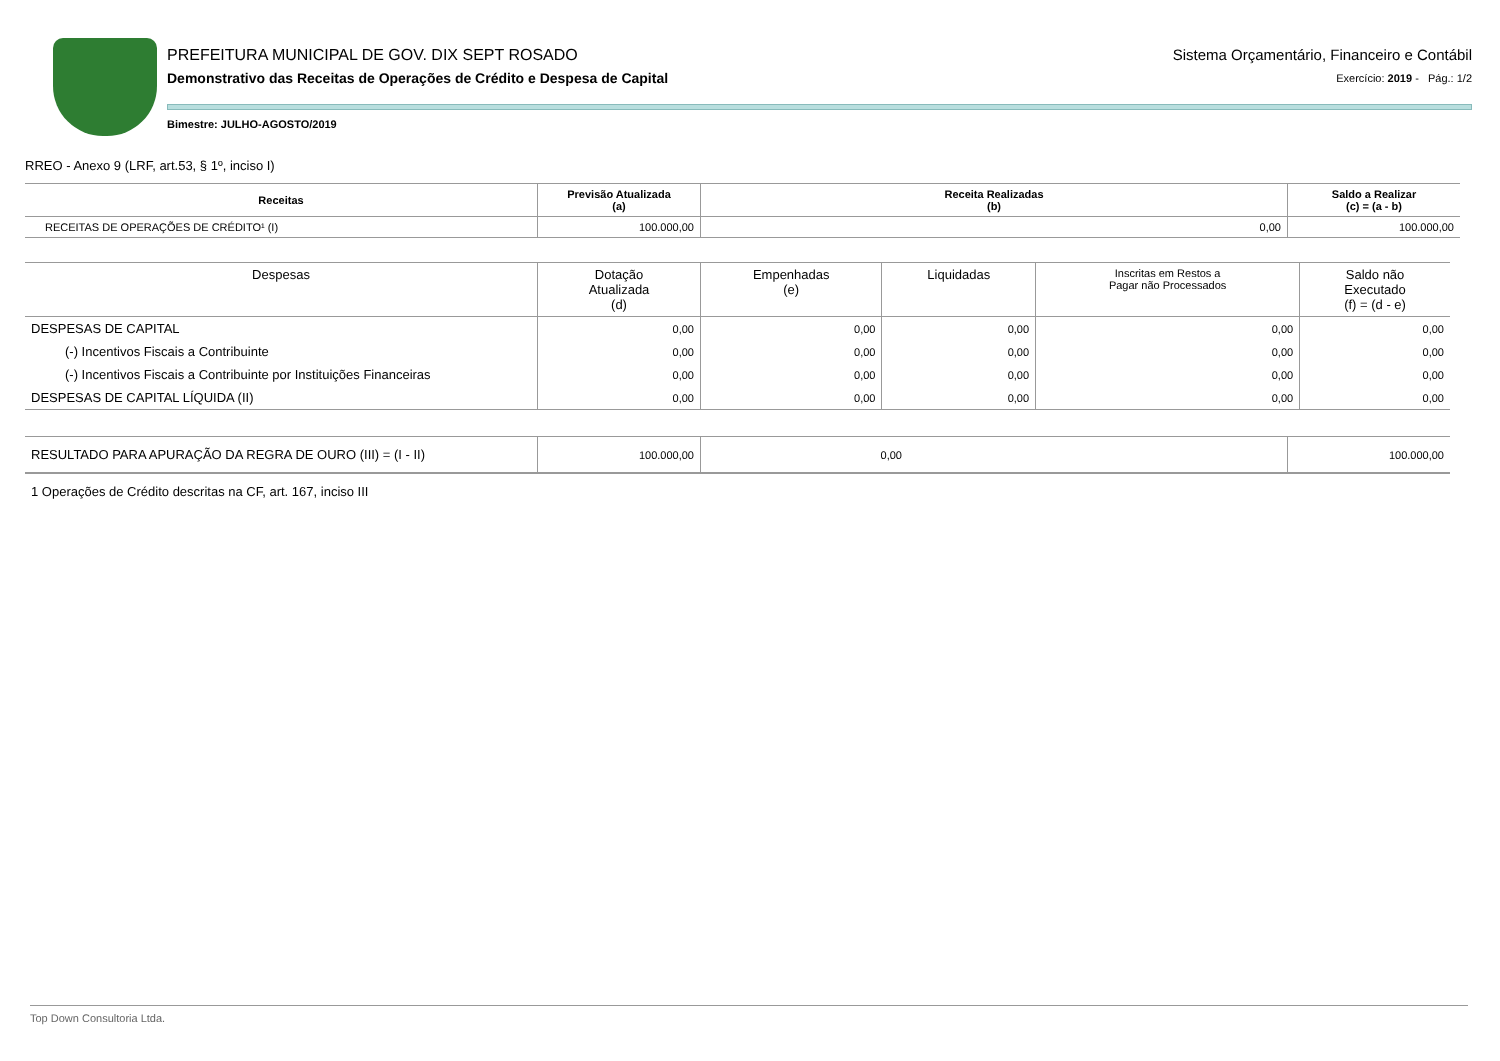PREFEITURA MUNICIPAL DE GOV. DIX SEPT ROSADO
Demonstrativo das Receitas de Operações de Crédito e Despesa de Capital
Sistema Orçamentário, Financeiro e Contábil
Exercício: 2019 - Pág.: 1/2
Bimestre: JULHO-AGOSTO/2019
RREO - Anexo 9 (LRF, art.53, § 1º, inciso I)
| Receitas | Previsão Atualizada (a) | Receita Realizadas (b) | Saldo a Realizar (c) = (a - b) |
| --- | --- | --- | --- |
| RECEITAS DE OPERAÇÕES DE CRÉDITO¹ (I) | 100.000,00 | 0,00 | 100.000,00 |
| Despesas | Dotação Atualizada (d) | Empenhadas (e) | Liquidadas | Inscritas em Restos a Pagar não Processados | Saldo não Executado (f) = (d - e) |
| --- | --- | --- | --- | --- | --- |
| DESPESAS DE CAPITAL | 0,00 | 0,00 | 0,00 | 0,00 | 0,00 |
| (-) Incentivos Fiscais a Contribuinte | 0,00 | 0,00 | 0,00 | 0,00 | 0,00 |
| (-) Incentivos Fiscais a Contribuinte por Instituições Financeiras | 0,00 | 0,00 | 0,00 | 0,00 | 0,00 |
| DESPESAS DE CAPITAL LÍQUIDA (II) | 0,00 | 0,00 | 0,00 | 0,00 | 0,00 |
| RESULTADO PARA APURAÇÃO DA REGRA DE OURO (III) = (I - II) | 100.000,00 | 0,00 | | 100.000,00 |
1 Operações de Crédito descritas na CF, art. 167, inciso III
Top Down Consultoria Ltda.